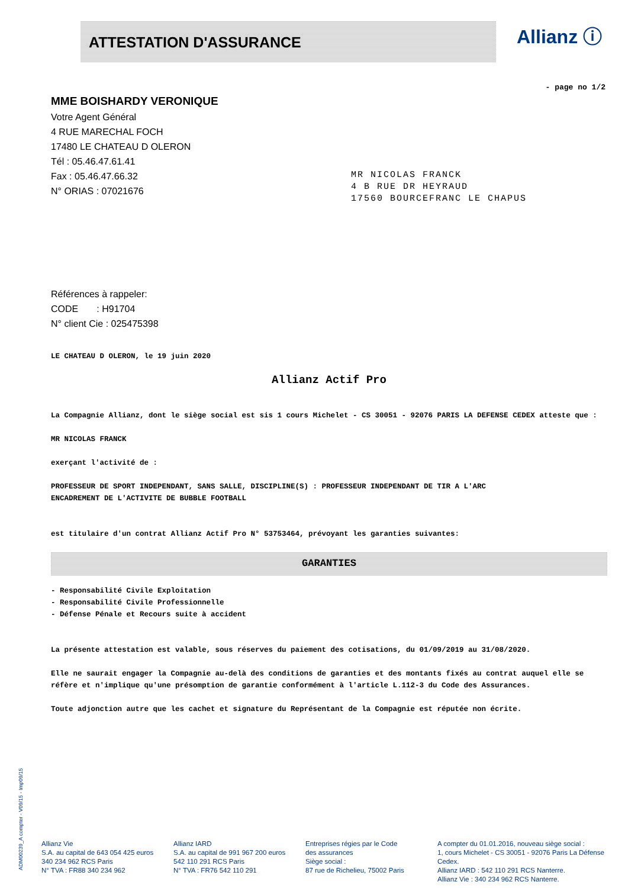ATTESTATION D'ASSURANCE Allianz ⓘ
- page no 1/2
MME BOISHARDY VERONIQUE
Votre Agent Général
4 RUE MARECHAL FOCH
17480 LE CHATEAU D OLERON
Tél : 05.46.47.61.41
Fax : 05.46.47.66.32
N° ORIAS : 07021676
MR NICOLAS FRANCK
4 B RUE DR HEYRAUD
17560 BOURCEFRANC LE CHAPUS
Références à rappeler:
CODE : H91704
N° client Cie : 025475398
LE CHATEAU D OLERON, le 19 juin 2020
Allianz Actif Pro
La Compagnie Allianz, dont le siège social est sis 1 cours Michelet - CS 30051 - 92076 PARIS LA DEFENSE CEDEX atteste que :
MR NICOLAS FRANCK
exerçant l'activité de :
PROFESSEUR DE SPORT INDEPENDANT, SANS SALLE, DISCIPLINE(S) : PROFESSEUR INDEPENDANT DE TIR A L'ARC
ENCADREMENT DE L'ACTIVITE DE BUBBLE FOOTBALL
est titulaire d'un contrat Allianz Actif Pro N° 53753464, prévoyant les garanties suivantes:
GARANTIES
- Responsabilité Civile Exploitation
- Responsabilité Civile Professionnelle
- Défense Pénale et Recours suite à accident
La présente attestation est valable, sous réserves du paiement des cotisations, du 01/09/2019 au 31/08/2020.
Elle ne saurait engager la Compagnie au-delà des conditions de garanties et des montants fixés au contrat auquel elle se réfère et n'implique qu'une présomption de garantie conformément à l'article L.112-3 du Code des Assurances.
Toute adjonction autre que les cachet et signature du Représentant de la Compagnie est réputée non écrite.
ADM00239_A compter - V09/15 - Imp09/15
Allianz Vie
S.A. au capital de 643 054 425 euros
340 234 962 RCS Paris
N° TVA : FR88 340 234 962
Allianz IARD
S.A. au capital de 991 967 200 euros
542 110 291 RCS Paris
N° TVA : FR76 542 110 291
Entreprises régies par le Code
des assurances
Siège social :
87 rue de Richelieu, 75002 Paris
A compter du 01.01.2016, nouveau siège social :
1, cours Michelet - CS 30051 - 92076 Paris La Défense Cedex.
Allianz IARD : 542 110 291 RCS Nanterre.
Allianz Vie : 340 234 962 RCS Nanterre.